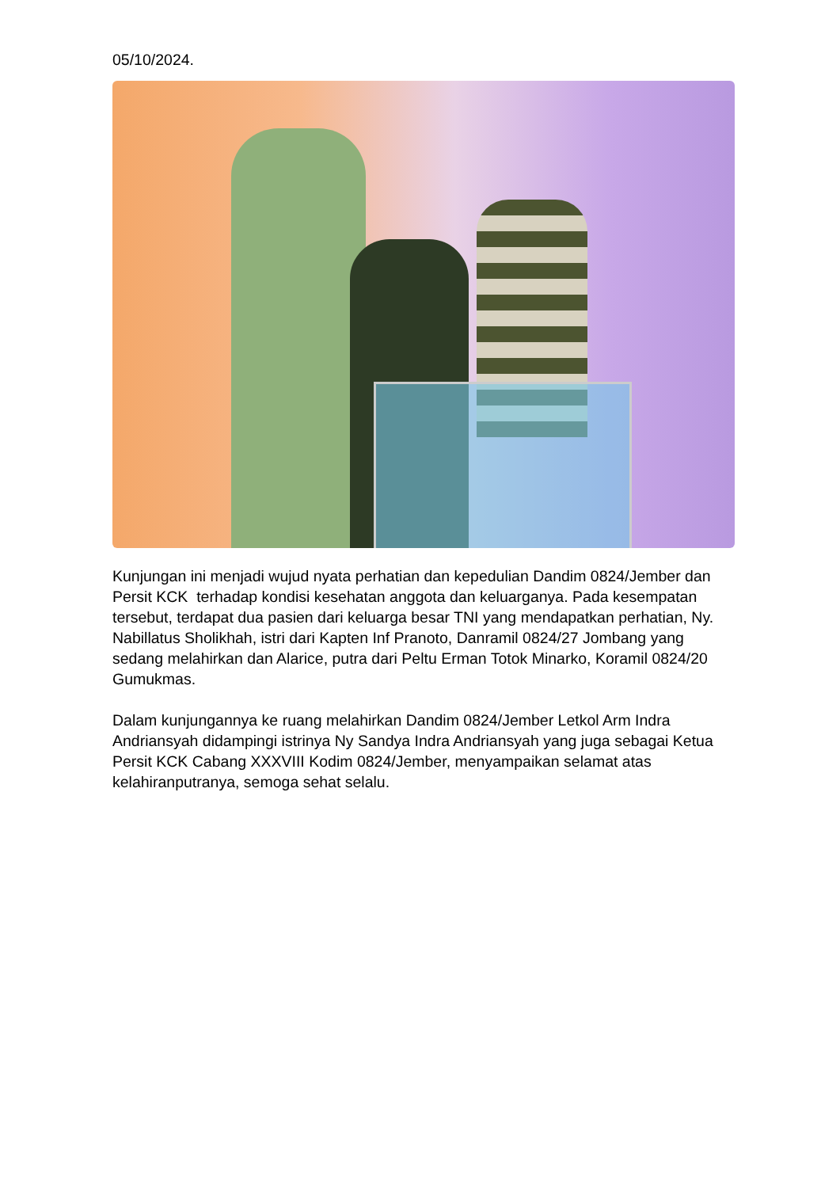05/10/2024.
Kunjungan ini menjadi wujud nyata perhatian dan kepedulian Dandim 0824/Jember dan Persit KCK terhadap kondisi kesehatan anggota dan keluarganya. Pada kesempatan tersebut, terdapat dua pasien dari keluarga besar TNI yang mendapatkan perhatian, Ny. Nabillatus Sholikhah, istri dari Kapten Inf Pranoto, Danramil 0824/27 Jombang yang sedang melahirkan dan Alarice, putra dari Peltu Erman Totok Minarko, Koramil 0824/20 Gumukmas.
Dalam kunjungannya ke ruang melahirkan Dandim 0824/Jember Letkol Arm Indra Andriansyah didampingi istrinya Ny Sandya Indra Andriansyah yang juga sebagai Ketua Persit KCK Cabang XXXVIII Kodim 0824/Jember, menyampaikan selamat atas kelahiranputranya, semoga sehat selalu.